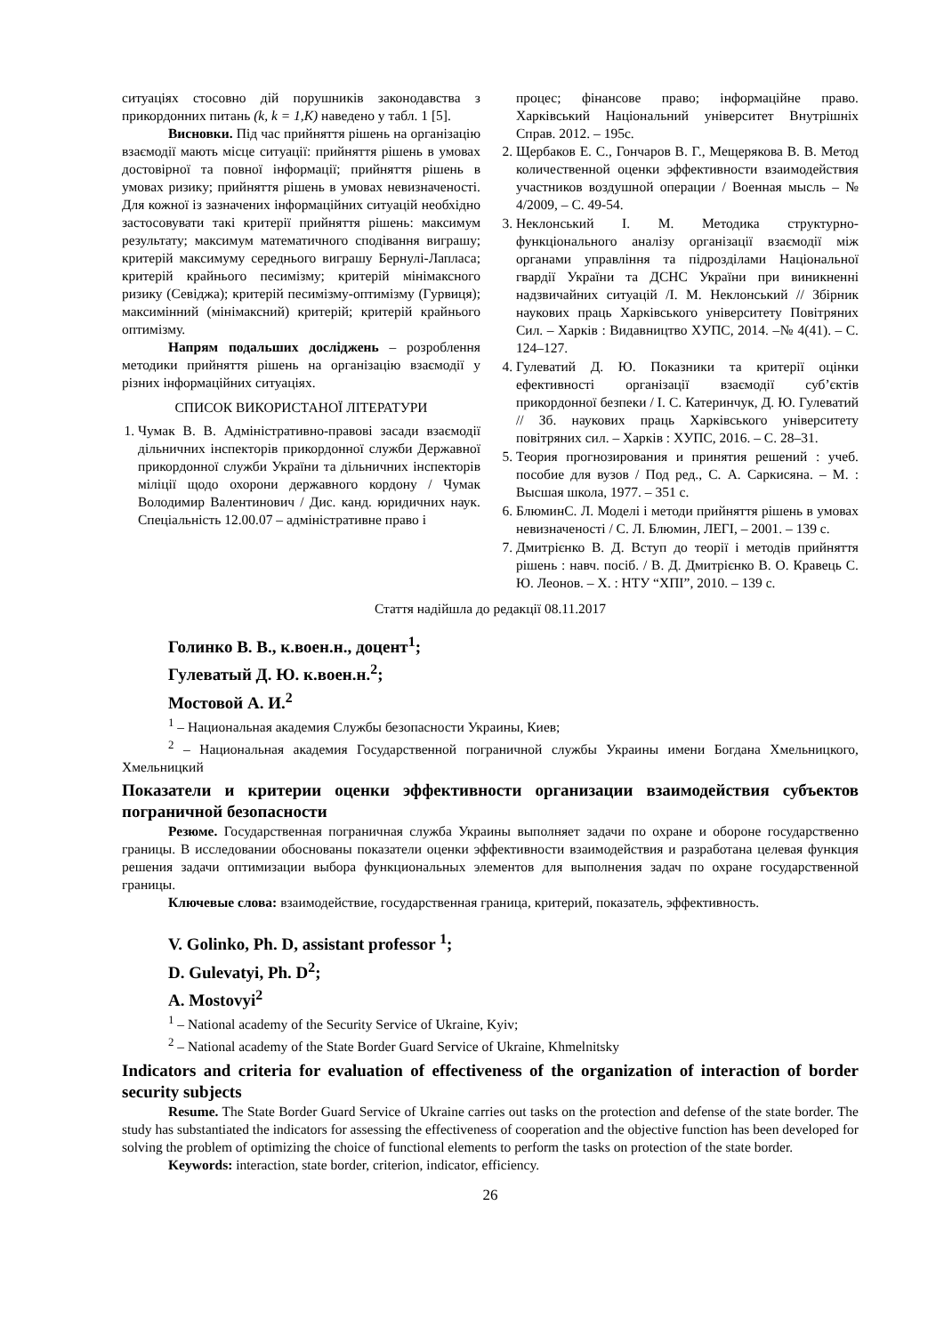ситуаціях стосовно дій порушників законодавства з прикордонних питань (k, k = 1,K) наведено у табл. 1 [5].
Висновки. Під час прийняття рішень на організацію взаємодії мають місце ситуації: прийняття рішень в умовах достовірної та повної інформації; прийняття рішень в умовах ризику; прийняття рішень в умовах невизначеності. Для кожної із зазначених інформаційних ситуацій необхідно застосовувати такі критерії прийняття рішень: максимум результату; максимум математичного сподівання виграшу; критерій максимуму середнього виграшу Бернулі-Лапласа; критерій крайнього песимізму; критерій мінімаксного ризику (Севіджа); критерій песимізму-оптимізму (Гурвиця); максимінний (мінімаксний) критерій; критерій крайнього оптимізму.
Напрям подальших досліджень – розроблення методики прийняття рішень на організацію взаємодії у різних інформаційних ситуаціях.
СПИСОК ВИКОРИСТАНОЇ ЛІТЕРАТУРИ
1. Чумак В. В. Адміністративно-правові засади взаємодії дільничних інспекторів прикордонної служби Державної прикордонної служби України та дільничних інспекторів міліції щодо охорони державного кордону / Чумак Володимир Валентинович / Дис. канд. юридичних наук. Спеціальність 12.00.07 – адміністративне право і
процес; фінансове право; інформаційне право. Харківський Національний університет Внутрішніх Справ. 2012. – 195с.
2. Щербаков Е. С., Гончаров В. Г., Мещерякова В. В. Метод количественной оценки эффективности взаимодействия участников воздушной операции / Военная мысль – № 4/2009, – С. 49-54.
3. Неклонський І. М. Методика структурно-функціонального аналізу організації взаємодії між органами управління та підрозділами Національної гвардії України та ДСНС України при виникненні надзвичайних ситуацій /І. М. Неклонський // Збірник наукових праць Харківського університету Повітряних Сил. – Харків : Видавництво ХУПС, 2014. –№ 4(41). – С. 124–127.
4. Гулеватий Д. Ю. Показники та критерії оцінки ефективності організації взаємодії суб’єктів прикордонної безпеки / І. С. Катеринчук, Д. Ю. Гулеватий // Зб. наукових праць Харківського університету повітряних сил. – Харків : ХУПС, 2016. – С. 28–31.
5. Теория прогнозирования и принятия решений : учеб. пособие для вузов / Под ред., С. А. Саркисяна. – М. : Высшая школа, 1977. – 351 с.
6. БлюминС. Л. Моделі і методи прийняття рішень в умовах невизначеності / С. Л. Блюмин, ЛЕГІ, – 2001. – 139 с.
7. Дмитрієнко В. Д. Вступ до теорії і методів прийняття рішень : навч. посіб. / В. Д. Дмитрієнко В. О. Кравець С. Ю. Леонов. – Х. : НТУ “ХПІ”, 2010. – 139 с.
Стаття надійшла до редакції 08.11.2017
Голинко В. В., к.воен.н., доцент<sup>1</sup>;
Гулеватый Д. Ю. к.воен.н.<sup>2</sup>;
Мостовой А. И.<sup>2</sup>
<sup>1</sup> – Национальная академия Службы безопасности Украины, Киев;
<sup>2</sup> – Национальная академия Государственной пограничной службы Украины имени Богдана Хмельницкого, Хмельницкий
Показатели и критерии оценки эффективности организации взаимодействия субъектов пограничной безопасности
Резюме. Государственная пограничная служба Украины выполняет задачи по охране и обороне государственно границы. В исследовании обоснованы показатели оценки эффективности взаимодействия и разработана целевая функция решения задачи оптимизации выбора функциональных элементов для выполнения задач по охране государственной границы.
Ключевые слова: взаимодействие, государственная граница, критерий, показатель, эффективность.
V. Golinko, Ph. D, assistant professor <sup>1</sup>;
D. Gulevatyi, Ph. D<sup>2</sup>;
A. Mostovyi<sup>2</sup>
<sup>1</sup> – National academy of the Security Service of Ukraine, Kyiv;
<sup>2</sup> – National academy of the State Border Guard Service of Ukraine, Khmelnitsky
Indicators and criteria for evaluation of effectiveness of the organization of interaction of border security subjects
Resume. The State Border Guard Service of Ukraine carries out tasks on the protection and defense of the state border. The study has substantiated the indicators for assessing the effectiveness of cooperation and the objective function has been developed for solving the problem of optimizing the choice of functional elements to perform the tasks on protection of the state border.
Keywords: interaction, state border, criterion, indicator, efficiency.
26